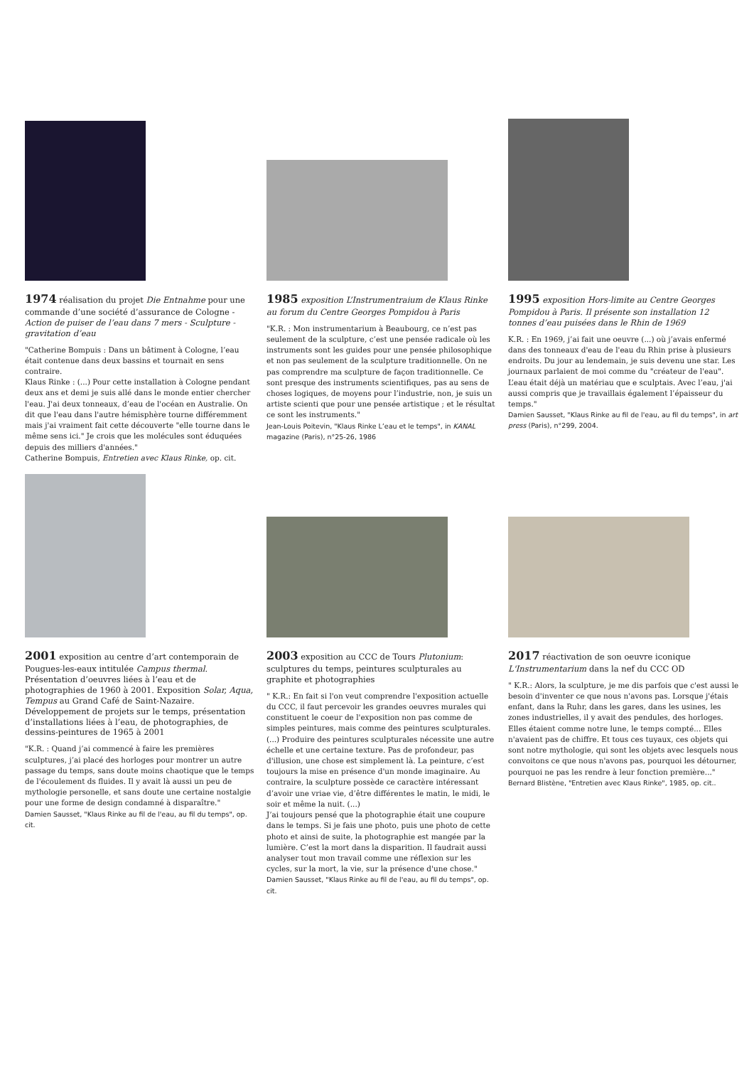1974 réalisation du projet Die Entnahme pour une commande d’une société d’assurance de Cologne - Action de puiser de l’eau dans 7 mers - Sculpture - gravitation d’eau
"Catherine Bompuis : Dans un bâtiment à Cologne, l’eau était contenue dans deux bassins et tournait en sens contraire.
Klaus Rinke : (...) Pour cette installation à Cologne pendant deux ans et demi je suis allé dans le monde entier chercher l'eau. J'ai deux tonneaux, d’eau de l'océan en Australie. On dit que l'eau dans l'autre hémisphère tourne différemment mais j'ai vraiment fait cette découverte "elle tourne dans le même sens ici." Je crois que les molécules sont éduquées depuis des milliers d'années."
Catherine Bompuis, Entretien avec Klaus Rinke, op. cit.
1985 exposition L’Instrumentraium de Klaus Rinke au forum du Centre Georges Pompidou à Paris
"K.R. : Mon instrumentarium à Beaubourg, ce n’est pas seulement de la sculpture, c’est une pensée radicale où les instruments sont les guides pour une pensée philosophique et non pas seulement de la sculpture traditionnelle. On ne pas comprendre ma sculpture de façon traditionnelle. Ce sont presque des instruments scientifiques, pas au sens de choses logiques, de moyens pour l’industrie, non, je suis un artiste scienti que pour une pensée artistique ; et le résultat ce sont les instruments."
Jean-Louis Poitevin, "Klaus Rinke L’eau et le temps", in KANAL magazine (Paris), n°25-26, 1986
1995 exposition Hors-limite au Centre Georges Pompidou à Paris. Il présente son installation 12 tonnes d’eau puisées dans le Rhin de 1969
K.R. : En 1969, j’ai fait une oeuvre (...) où j’avais enfermé dans des tonneaux d'eau de l'eau du Rhin prise à plusieurs endroits. Du jour au lendemain, je suis devenu une star. Les journaux parlaient de moi comme du "créateur de l'eau". L’eau était déjà un matériau que e sculptais. Avec l’eau, j'ai aussi compris que je travaillais également l’épaisseur du temps."
Damien Sausset, "Klaus Rinke au fil de l'eau, au fil du temps", in art press (Paris), n°299, 2004.
2001 exposition au centre d’art contemporain de Pougues-les-eaux intitulée Campus thermal. Présentation d’oeuvres liées à l’eau et de photographies de 1960 à 2001. Exposition Solar, Aqua, Tempus au Grand Café de Saint-Nazaire. Développement de projets sur le temps, présentation d’installations liées à l’eau, de photographies, de dessins-peintures de 1965 à 2001
"K.R. : Quand j’ai commencé à faire les premières sculptures, j’ai placé des horloges pour montrer un autre passage du temps, sans doute moins chaotique que le temps de l'écoulement ds fluides. Il y avait là aussi un peu de mythologie personelle, et sans doute une certaine nostalgie pour une forme de design condamné à disparaître."
Damien Sausset, "Klaus Rinke au fil de l'eau, au fil du temps", op. cit.
2003 exposition au CCC de Tours Plutonium: sculptures du temps, peintures sculpturales au graphite et photographies
" K.R.: En fait si l'on veut comprendre l'exposition actuelle du CCC, il faut percevoir les grandes oeuvres murales qui constituent le coeur de l'exposition non pas comme de simples peintures, mais comme des peintures sculpturales. (...) Produire des peintures sculpturales nécessite une autre échelle et une certaine texture. Pas de profondeur, pas d'illusion, une chose est simplement là. La peinture, c’est toujours la mise en présence d'un monde imaginaire. Au contraire, la sculpture possède ce caractère intéressant d’avoir une vriae vie, d’être différentes le matin, le midi, le soir et même la nuit. (...)
J’ai toujours pensé que la photographie était une coupure dans le temps. Si je fais une photo, puis une photo de cette photo et ainsi de suite, la photographie est mangée par la lumière. C’est la mort dans la disparition. Il faudrait aussi analyser tout mon travail comme une réflexion sur les cycles, sur la mort, la vie, sur la présence d'une chose."
Damien Sausset, "Klaus Rinke au fil de l'eau, au fil du temps", op. cit.
2017 réactivation de son oeuvre iconique L'Instrumentarium dans la nef du CCC OD
" K.R.: Alors, la sculpture, je me dis parfois que c'est aussi le besoin d'inventer ce que nous n'avons pas. Lorsque j'étais enfant, dans la Ruhr, dans les gares, dans les usines, les zones industrielles, il y avait des pendules, des horloges. Elles étaient comme notre lune, le temps compté... Elles n'avaient pas de chiffre. Et tous ces tuyaux, ces objets qui sont notre mythologie, qui sont les objets avec lesquels nous convoitons ce que nous n'avons pas, pourquoi les détourner, pourquoi ne pas les rendre à leur fonction première..."
Bernard Blistène, "Entretien avec Klaus Rinke", 1985, op. cit..